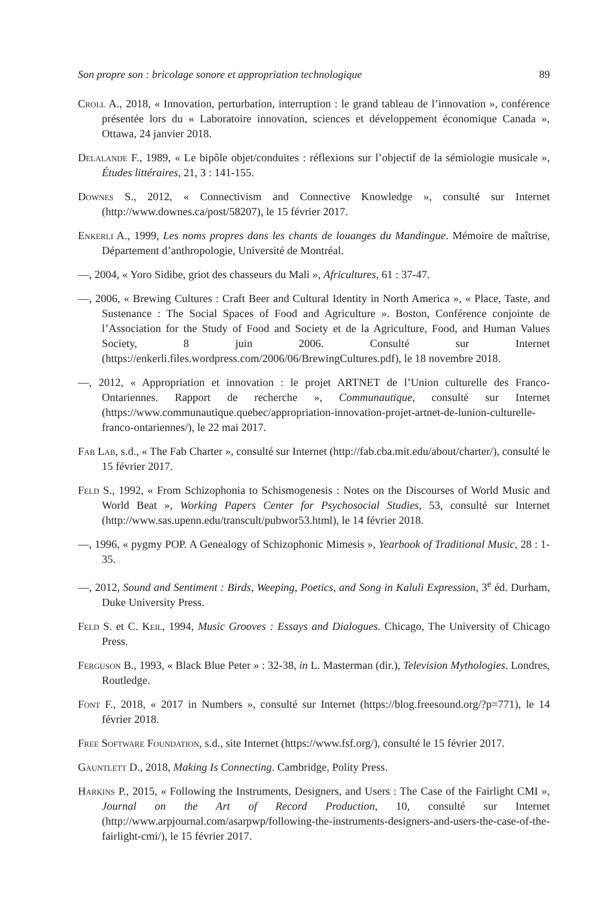Son propre son : bricolage sonore et appropriation technologique 89
Croll A., 2018, « Innovation, perturbation, interruption : le grand tableau de l’innovation », conférence présentée lors du « Laboratoire innovation, sciences et développement économique Canada », Ottawa, 24 janvier 2018.
Delalande F., 1989, « Le bipôle objet/conduites : réflexions sur l’objectif de la sémiologie musicale », Études littéraires, 21, 3 : 141-155.
Downes S., 2012, « Connectivism and Connective Knowledge », consulté sur Internet (http://www.downes.ca/post/58207), le 15 février 2017.
Enkerli A., 1999, Les noms propres dans les chants de louanges du Mandingue. Mémoire de maîtrise, Département d’anthropologie, Université de Montréal.
—, 2004, « Yoro Sidibe, griot des chasseurs du Mali », Africultures, 61 : 37-47.
—, 2006, « Brewing Cultures : Craft Beer and Cultural Identity in North America », « Place, Taste, and Sustenance : The Social Spaces of Food and Agriculture ». Boston, Conférence conjointe de l’Association for the Study of Food and Society et de la Agriculture, Food, and Human Values Society, 8 juin 2006. Consulté sur Internet (https://enkerli.files.wordpress.com/2006/06/BrewingCultures.pdf), le 18 novembre 2018.
—, 2012, « Appropriation et innovation : le projet ARTNET de l’Union culturelle des Franco-Ontariennes. Rapport de recherche », Communautique, consulté sur Internet (https://www.communautique.quebec/appropriation-innovation-projet-artnet-de-lunion-culturelle-franco-ontariennes/), le 22 mai 2017.
Fab Lab, s.d., « The Fab Charter », consulté sur Internet (http://fab.cba.mit.edu/about/charter/), consulté le 15 février 2017.
Feld S., 1992, « From Schizophonia to Schismogenesis : Notes on the Discourses of World Music and World Beat », Working Papers Center for Psychosocial Studies, 53, consulté sur Internet (http://www.sas.upenn.edu/transcult/pubwor53.html), le 14 février 2018.
—, 1996, « pygmy POP. A Genealogy of Schizophonic Mimesis », Yearbook of Traditional Music, 28 : 1-35.
—, 2012, Sound and Sentiment : Birds, Weeping, Poetics, and Song in Kaluli Expression, 3<sup>e</sup> éd. Durham, Duke University Press.
Feld S. et C. Keil, 1994, Music Grooves : Essays and Dialogues. Chicago, The University of Chicago Press.
Ferguson B., 1993, « Black Blue Peter » : 32-38, in L. Masterman (dir.), Television Mythologies. Londres, Routledge.
Font F., 2018, « 2017 in Numbers », consulté sur Internet (https://blog.freesound.org/?p=771), le 14 février 2018.
Free Software Foundation, s.d., site Internet (https://www.fsf.org/), consulté le 15 février 2017.
Gauntlett D., 2018, Making Is Connecting. Cambridge, Polity Press.
Harkins P., 2015, « Following the Instruments, Designers, and Users : The Case of the Fairlight CMI », Journal on the Art of Record Production, 10, consulté sur Internet (http://www.arpjournal.com/asarpwp/following-the-instruments-designers-and-users-the-case-of-the-fairlight-cmi/), le 15 février 2017.